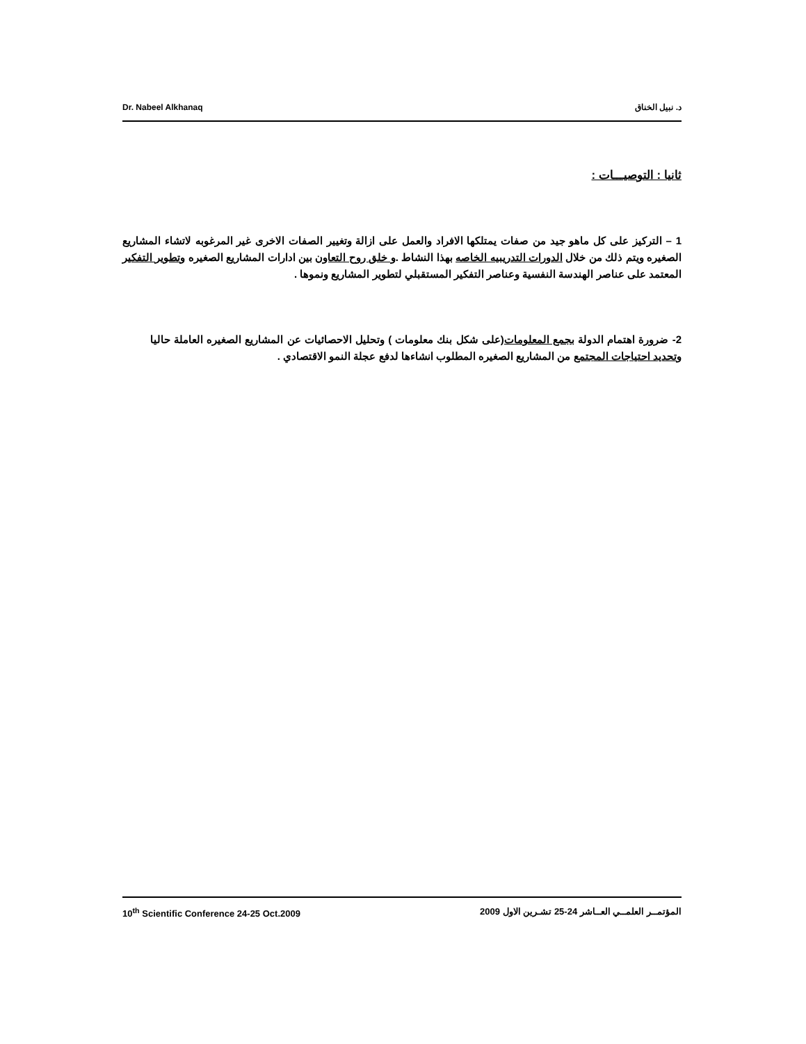Dr. Nabeel Alkhanaq د. نبيل الخناق
ثانيا : التوصيـــات :
1 – التركيز على كل ماهو جيد من صفات يمتلكها الافراد والعمل على ازالة وتغيير الصفات الاخرى غير المرغوبه لاتشاء المشاريع الصغيره ويتم ذلك من خلال الدورات التدريبيه الخاصه بهذا النشاط .و خلق روح التعاون بين ادارات المشاريع الصغيره وتطوير التفكير المعتمد على عناصر الهندسة النفسية وعناصر التفكير المستقبلي لتطوير المشاريع ونموها .
2- ضرورة اهتمام الدولة بجمع المعلومات(على شكل بنك معلومات ) وتحليل الاحصائيات عن المشاريع الصغيره العاملة حاليا وتحديد احتياجات المجتمع من المشاريع الصغيره المطلوب انشاءها لدفع عجلة النمو الاقتصادي .
10<sup>th</sup> Scientific Conference 24-25 Oct.2009 المؤتمــر العلمــي العــاشر 24-25 تشـرين الاول 2009